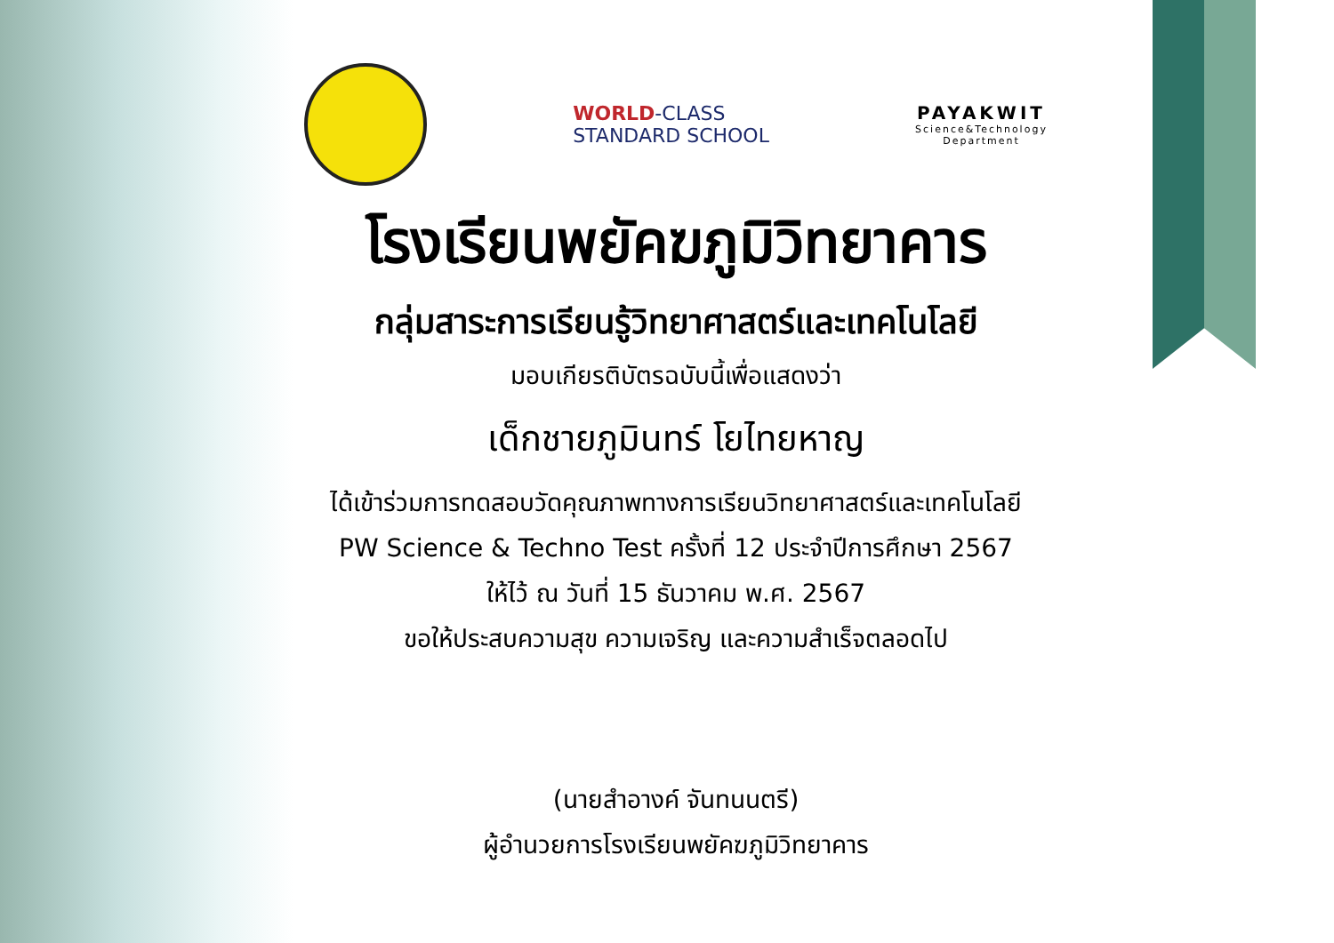WORLD-CLASS
STANDARD SCHOOL
PAYAKWIT
Science&Technology
Department
โรงเรียนพยัคฆภูมิวิทยาคาร
กลุ่มสาระการเรียนรู้วิทยาศาสตร์และเทคโนโลยี
มอบเกียรติบัตรฉบับนี้เพื่อแสดงว่า
เด็กชายภูมินทร์ โยไทยหาญ
ได้เข้าร่วมการทดสอบวัดคุณภาพทางการเรียนวิทยาศาสตร์และเทคโนโลยี
PW Science & Techno Test ครั้งที่ 12 ประจำปีการศึกษา 2567
ให้ไว้ ณ วันที่ 15 ธันวาคม พ.ศ. 2567
ขอให้ประสบความสุข ความเจริญ และความสำเร็จตลอดไป
(นายสำอางค์ จันทนนตรี)
ผู้อำนวยการโรงเรียนพยัคฆภูมิวิทยาคาร